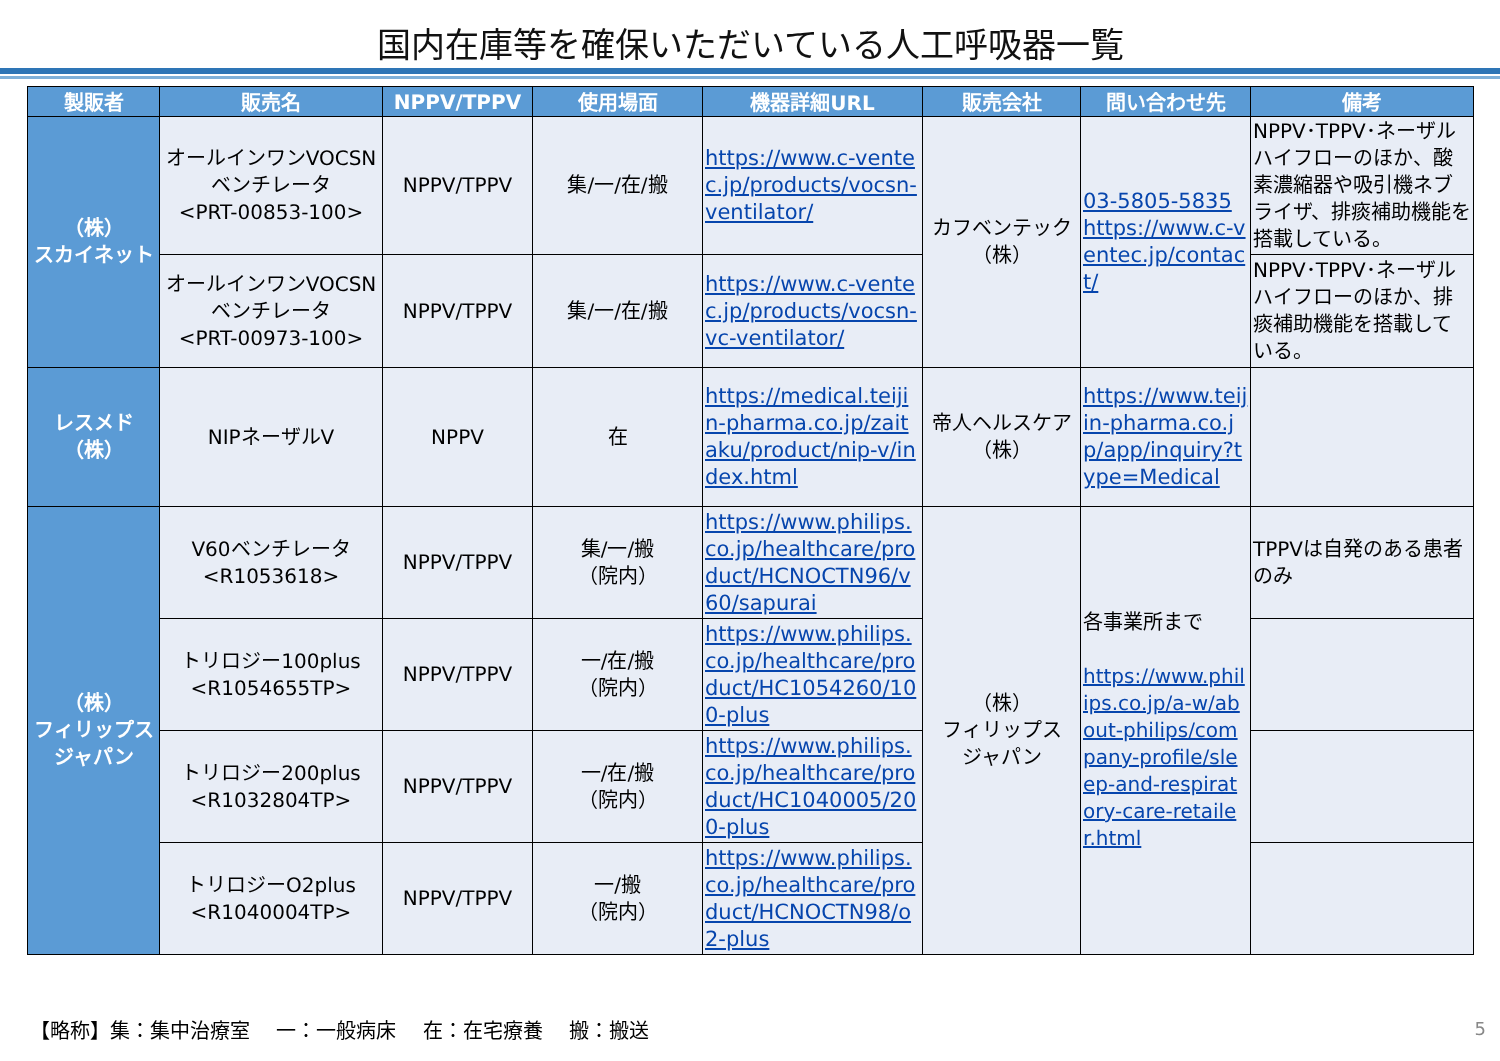国内在庫等を確保いただいている人工呼吸器一覧
| 製販者 | 販売名 | NPPV/TPPV | 使用場面 | 機器詳細URL | 販売会社 | 問い合わせ先 | 備考 |
| --- | --- | --- | --- | --- | --- | --- | --- |
| （株） スカイネット | オールインワンVOCSN ベンチレータ <PRT-00853-100> | NPPV/TPPV | 集/一/在/搬 | https://www.c-ventec.jp/products/vocsn-ventilator/ | カフベンテック （株） | 03-5805-5835 https://www.c-ventec.jp/contact/ | NPPV･TPPV･ネーザルハイフローのほか、酸素濃縮器や吸引機ネブライザ、排痰補助機能を搭載している。 |
| | オールインワンVOCSN ベンチレータ <PRT-00973-100> | NPPV/TPPV | 集/一/在/搬 | https://www.c-ventec.jp/products/vocsn-vc-ventilator/ | | | NPPV･TPPV･ネーザルハイフローのほか、排痰補助機能を搭載している。 |
| レスメド （株） | NIPネーザルV | NPPV | 在 | https://medical.teijin-pharma.co.jp/zaitaku/product/nip-v/index.html | 帝人ヘルスケア （株） | https://www.teijin-pharma.co.jp/app/inquiry?type=Medical | |
| （株） フィリップス ジャパン | V60ベンチレータ <R1053618> | NPPV/TPPV | 集/一/搬 （院内） | https://www.philips.co.jp/healthcare/product/HCNOCTN96/v60/sapurai | （株） フィリップス ジャパン | 各事業所まで https://www.philips.co.jp/a-w/about-philips/company-profile/sleep-and-respiratory-care-retailer.html | TPPVは自発のある患者のみ |
| | トリロジー100plus <R1054655TP> | NPPV/TPPV | 一/在/搬 （院内） | https://www.philips.co.jp/healthcare/product/HC1054260/100-plus | | | |
| | トリロジー200plus <R1032804TP> | NPPV/TPPV | 一/在/搬 （院内） | https://www.philips.co.jp/healthcare/product/HC1040005/200-plus | | | |
| | トリロジーO2plus <R1040004TP> | NPPV/TPPV | 一/搬 （院内） | https://www.philips.co.jp/healthcare/product/HCNOCTN98/o2-plus | | | |
【略称】集：集中治療室　 一：一般病床　 在：在宅療養　 搬：搬送
5